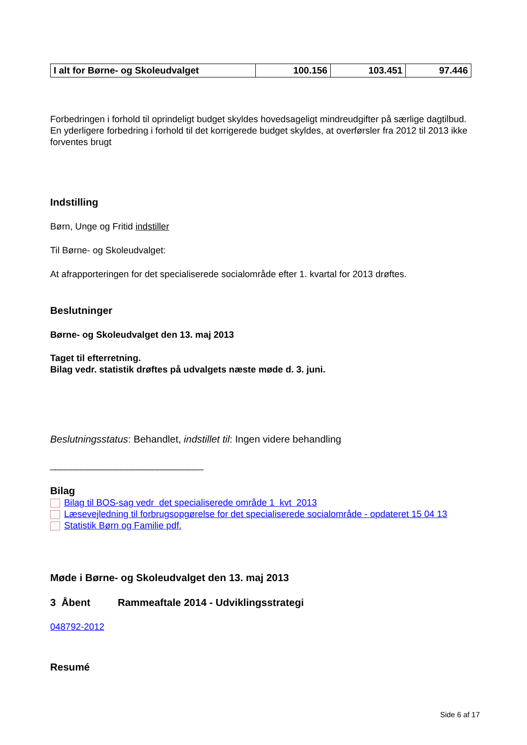| I alt for Børne- og Skoleudvalget | 100.156 | 103.451 | 97.446 |
Forbedringen i forhold til oprindeligt budget skyldes hovedsageligt mindreudgifter på særlige dagtilbud. En yderligere forbedring i forhold til det korrigerede budget skyldes, at overførsler fra 2012 til 2013 ikke forventes brugt
Indstilling
Børn, Unge og Fritid indstiller
Til Børne- og Skoleudvalget:
At afrapporteringen for det specialiserede socialområde efter 1. kvartal for 2013 drøftes.
Beslutninger
Børne- og Skoleudvalget den 13. maj 2013
Taget til efterretning.
Bilag vedr. statistik drøftes på udvalgets næste møde d. 3. juni.
Beslutningsstatus: Behandlet, indstillet til: Ingen videre behandling
______________________________
Bilag
Bilag til BOS-sag vedr det specialiserede område 1 kvt 2013
Læsevejledning til forbrugsopgørelse for det specialiserede socialområde - opdateret 15 04 13
Statistik Børn og Familie pdf.
Møde i Børne- og Skoleudvalget den 13. maj 2013
3 Åbent Rammeaftale 2014 - Udviklingsstrategi
048792-2012
Resumé
Side 6 af 17